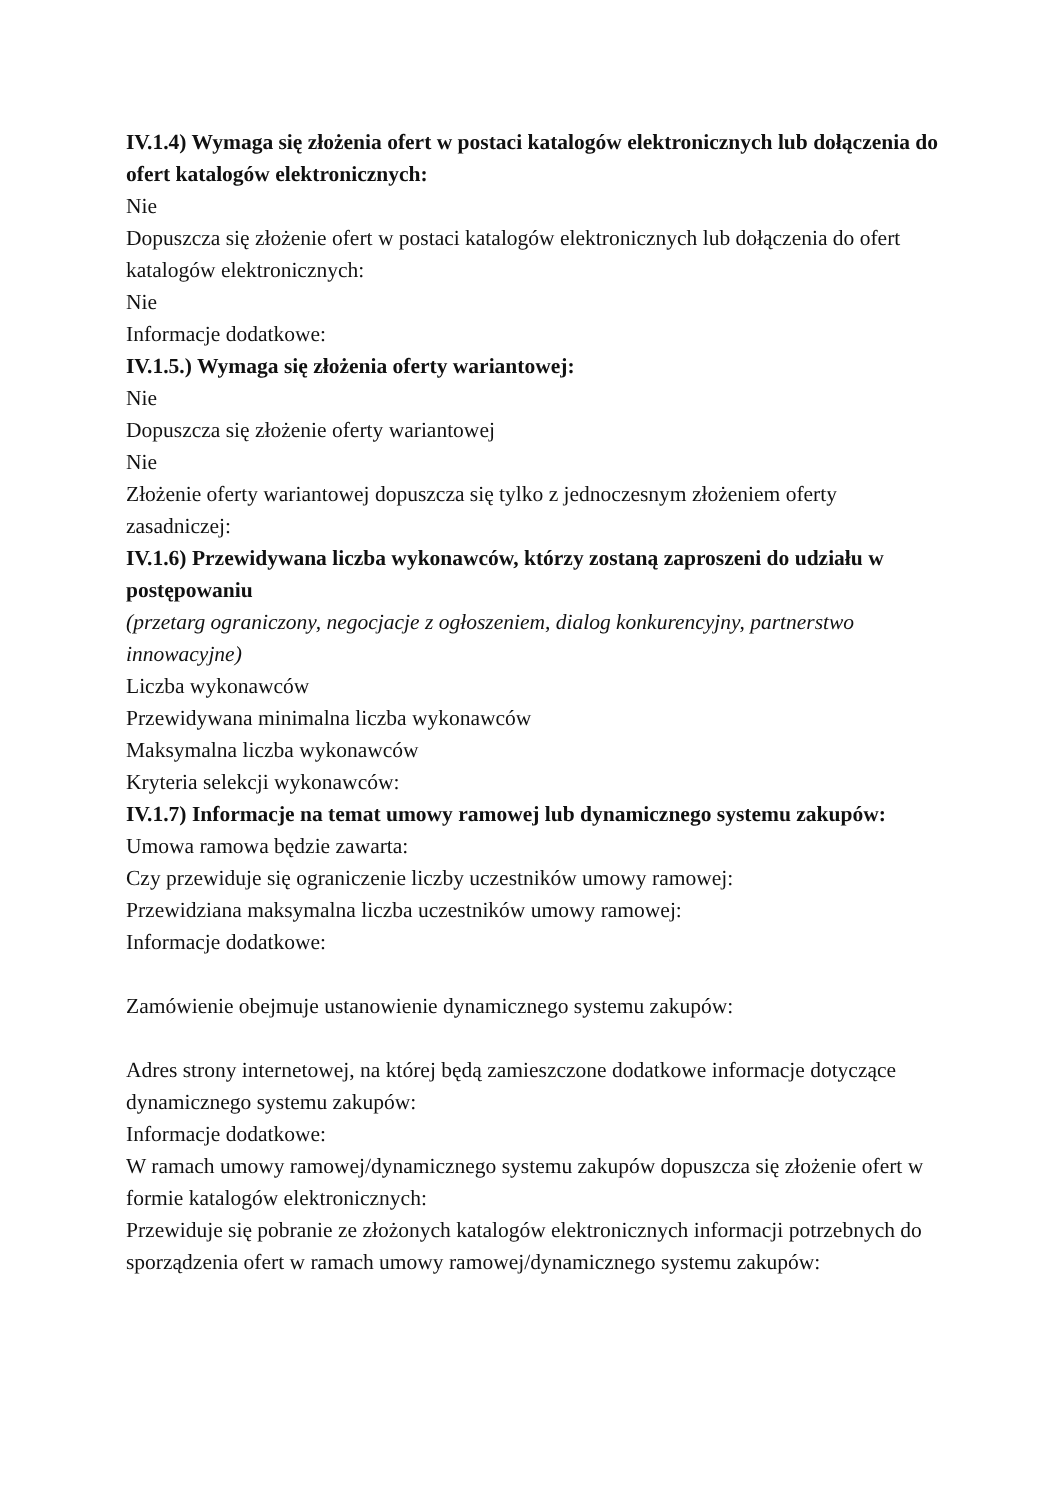IV.1.4) Wymaga się złożenia ofert w postaci katalogów elektronicznych lub dołączenia do ofert katalogów elektronicznych:
Nie
Dopuszcza się złożenie ofert w postaci katalogów elektronicznych lub dołączenia do ofert katalogów elektronicznych:
Nie
Informacje dodatkowe:
IV.1.5.) Wymaga się złożenia oferty wariantowej:
Nie
Dopuszcza się złożenie oferty wariantowej
Nie
Złożenie oferty wariantowej dopuszcza się tylko z jednoczesnym złożeniem oferty zasadniczej:
IV.1.6) Przewidywana liczba wykonawców, którzy zostaną zaproszeni do udziału w postępowaniu
(przetarg ograniczony, negocjacje z ogłoszeniem, dialog konkurencyjny, partnerstwo innowacyjne)
Liczba wykonawców
Przewidywana minimalna liczba wykonawców
Maksymalna liczba wykonawców
Kryteria selekcji wykonawców:
IV.1.7) Informacje na temat umowy ramowej lub dynamicznego systemu zakupów:
Umowa ramowa będzie zawarta:
Czy przewiduje się ograniczenie liczby uczestników umowy ramowej:
Przewidziana maksymalna liczba uczestników umowy ramowej:
Informacje dodatkowe:
Zamówienie obejmuje ustanowienie dynamicznego systemu zakupów:
Adres strony internetowej, na której będą zamieszczone dodatkowe informacje dotyczące dynamicznego systemu zakupów:
Informacje dodatkowe:
W ramach umowy ramowej/dynamicznego systemu zakupów dopuszcza się złożenie ofert w formie katalogów elektronicznych:
Przewiduje się pobranie ze złożonych katalogów elektronicznych informacji potrzebnych do sporządzenia ofert w ramach umowy ramowej/dynamicznego systemu zakupów: